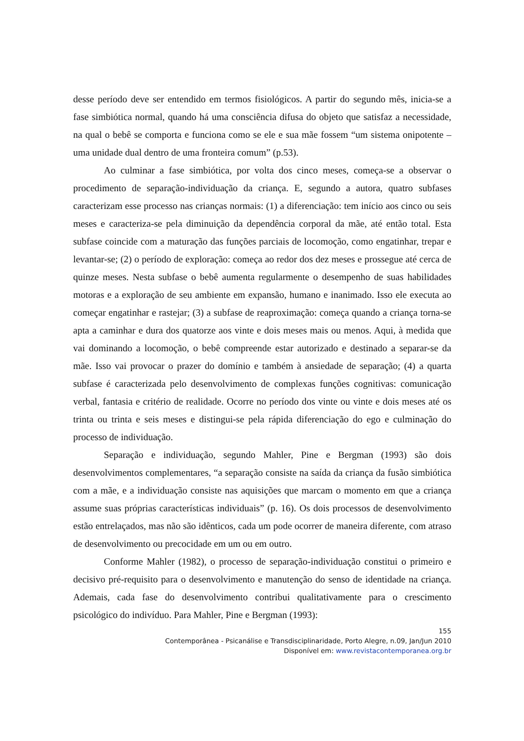desse período deve ser entendido em termos fisiológicos. A partir do segundo mês, inicia-se a fase simbiótica normal, quando há uma consciência difusa do objeto que satisfaz a necessidade, na qual o bebê se comporta e funciona como se ele e sua mãe fossem “um sistema onipotente – uma unidade dual dentro de uma fronteira comum” (p.53).
Ao culminar a fase simbiótica, por volta dos cinco meses, começa-se a observar o procedimento de separação-individuação da criança. E, segundo a autora, quatro subfases caracterizam esse processo nas crianças normais: (1) a diferenciação: tem início aos cinco ou seis meses e caracteriza-se pela diminuição da dependência corporal da mãe, até então total. Esta subfase coincide com a maturação das funções parciais de locomoção, como engatinhar, trepar e levantar-se; (2) o período de exploração: começa ao redor dos dez meses e prossegue até cerca de quinze meses. Nesta subfase o bebê aumenta regularmente o desempenho de suas habilidades motoras e a exploração de seu ambiente em expansão, humano e inanimado. Isso ele executa ao começar engatinhar e rastejar; (3) a subfase de reaproximação: começa quando a criança torna-se apta a caminhar e dura dos quatorze aos vinte e dois meses mais ou menos. Aqui, à medida que vai dominando a locomoção, o bebê compreende estar autorizado e destinado a separar-se da mãe. Isso vai provocar o prazer do domínio e também à ansiedade de separação; (4) a quarta subfase é caracterizada pelo desenvolvimento de complexas funções cognitivas: comunicação verbal, fantasia e critério de realidade. Ocorre no período dos vinte ou vinte e dois meses até os trinta ou trinta e seis meses e distingui-se pela rápida diferenciação do ego e culminação do processo de individuação.
Separação e individuação, segundo Mahler, Pine e Bergman (1993) são dois desenvolvimentos complementares, “a separação consiste na saída da criança da fusão simbiótica com a mãe, e a individuação consiste nas aquisições que marcam o momento em que a criança assume suas próprias características individuais” (p. 16). Os dois processos de desenvolvimento estão entrelaçados, mas não são idênticos, cada um pode ocorrer de maneira diferente, com atraso de desenvolvimento ou precocidade em um ou em outro.
Conforme Mahler (1982), o processo de separação-individuação constitui o primeiro e decisivo pré-requisito para o desenvolvimento e manutenção do senso de identidade na criança. Ademais, cada fase do desenvolvimento contribui qualitativamente para o crescimento psicológico do indivíduo. Para Mahler, Pine e Bergman (1993):
155
Contemporânea - Psicanálise e Transdisciplinaridade, Porto Alegre, n.09, Jan/Jun 2010
Disponível em: www.revistacontemporanea.org.br